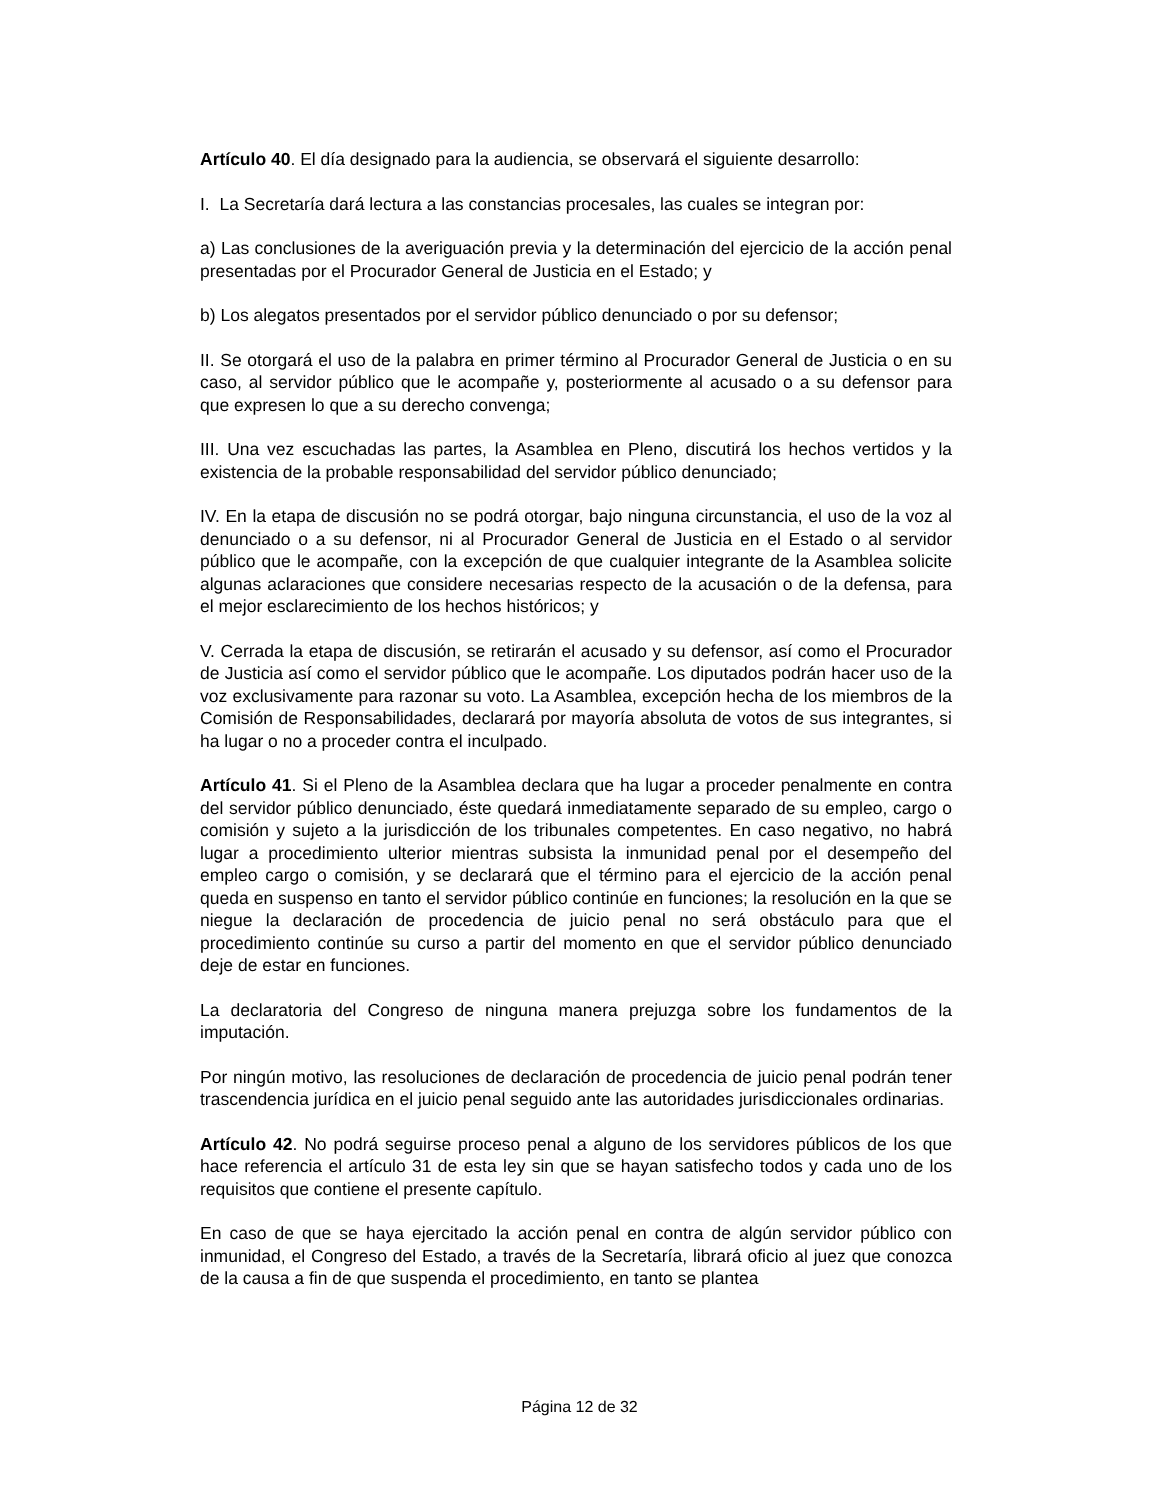Artículo 40. El día designado para la audiencia, se observará el siguiente desarrollo:
I. La Secretaría dará lectura a las constancias procesales, las cuales se integran por:
a) Las conclusiones de la averiguación previa y la determinación del ejercicio de la acción penal presentadas por el Procurador General de Justicia en el Estado; y
b) Los alegatos presentados por el servidor público denunciado o por su defensor;
II. Se otorgará el uso de la palabra en primer término al Procurador General de Justicia o en su caso, al servidor público que le acompañe y, posteriormente al acusado o a su defensor para que expresen lo que a su derecho convenga;
III. Una vez escuchadas las partes, la Asamblea en Pleno, discutirá los hechos vertidos y la existencia de la probable responsabilidad del servidor público denunciado;
IV. En la etapa de discusión no se podrá otorgar, bajo ninguna circunstancia, el uso de la voz al denunciado o a su defensor, ni al Procurador General de Justicia en el Estado o al servidor público que le acompañe, con la excepción de que cualquier integrante de la Asamblea solicite algunas aclaraciones que considere necesarias respecto de la acusación o de la defensa, para el mejor esclarecimiento de los hechos históricos; y
V. Cerrada la etapa de discusión, se retirarán el acusado y su defensor, así como el Procurador de Justicia así como el servidor público que le acompañe. Los diputados podrán hacer uso de la voz exclusivamente para razonar su voto. La Asamblea, excepción hecha de los miembros de la Comisión de Responsabilidades, declarará por mayoría absoluta de votos de sus integrantes, si ha lugar o no a proceder contra el inculpado.
Artículo 41. Si el Pleno de la Asamblea declara que ha lugar a proceder penalmente en contra del servidor público denunciado, éste quedará inmediatamente separado de su empleo, cargo o comisión y sujeto a la jurisdicción de los tribunales competentes. En caso negativo, no habrá lugar a procedimiento ulterior mientras subsista la inmunidad penal por el desempeño del empleo cargo o comisión, y se declarará que el término para el ejercicio de la acción penal queda en suspenso en tanto el servidor público continúe en funciones; la resolución en la que se niegue la declaración de procedencia de juicio penal no será obstáculo para que el procedimiento continúe su curso a partir del momento en que el servidor público denunciado deje de estar en funciones.
La declaratoria del Congreso de ninguna manera prejuzga sobre los fundamentos de la imputación.
Por ningún motivo, las resoluciones de declaración de procedencia de juicio penal podrán tener trascendencia jurídica en el juicio penal seguido ante las autoridades jurisdiccionales ordinarias.
Artículo 42. No podrá seguirse proceso penal a alguno de los servidores públicos de los que hace referencia el artículo 31 de esta ley sin que se hayan satisfecho todos y cada uno de los requisitos que contiene el presente capítulo.
En caso de que se haya ejercitado la acción penal en contra de algún servidor público con inmunidad, el Congreso del Estado, a través de la Secretaría, librará oficio al juez que conozca de la causa a fin de que suspenda el procedimiento, en tanto se plantea
Página 12 de 32